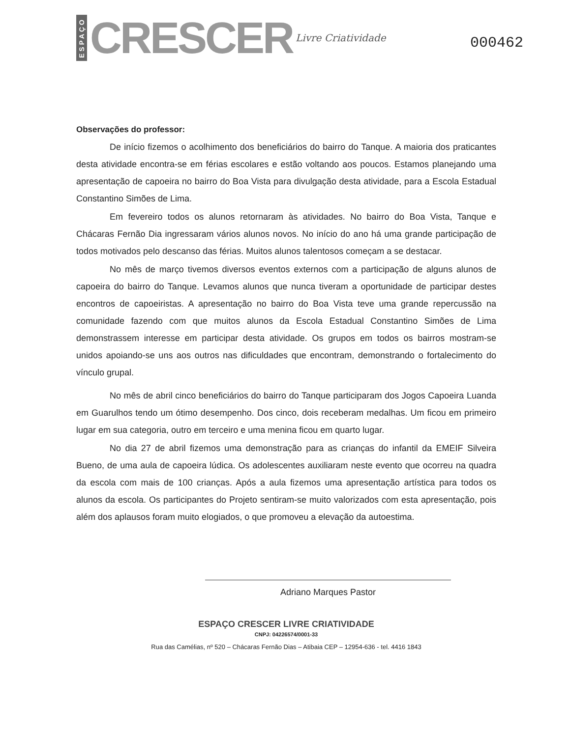ESPAÇO CRESCER Livre Criatividade
000462
Observações do professor:
De início fizemos o acolhimento dos beneficiários do bairro do Tanque. A maioria dos praticantes desta atividade encontra-se em férias escolares e estão voltando aos poucos. Estamos planejando uma apresentação de capoeira no bairro do Boa Vista para divulgação desta atividade, para a Escola Estadual Constantino Simões de Lima.
Em fevereiro todos os alunos retornaram às atividades. No bairro do Boa Vista, Tanque e Chácaras Fernão Dia ingressaram vários alunos novos. No início do ano há uma grande participação de todos motivados pelo descanso das férias. Muitos alunos talentosos começam a se destacar.
No mês de março tivemos diversos eventos externos com a participação de alguns alunos de capoeira do bairro do Tanque. Levamos alunos que nunca tiveram a oportunidade de participar destes encontros de capoeiristas. A apresentação no bairro do Boa Vista teve uma grande repercussão na comunidade fazendo com que muitos alunos da Escola Estadual Constantino Simões de Lima demonstrassem interesse em participar desta atividade. Os grupos em todos os bairros mostram-se unidos apoiando-se uns aos outros nas dificuldades que encontram, demonstrando o fortalecimento do vínculo grupal.
No mês de abril cinco beneficiários do bairro do Tanque participaram dos Jogos Capoeira Luanda em Guarulhos tendo um ótimo desempenho. Dos cinco, dois receberam medalhas. Um ficou em primeiro lugar em sua categoria, outro em terceiro e uma menina ficou em quarto lugar.
No dia 27 de abril fizemos uma demonstração para as crianças do infantil da EMEIF Silveira Bueno, de uma aula de capoeira lúdica. Os adolescentes auxiliaram neste evento que ocorreu na quadra da escola com mais de 100 crianças. Após a aula fizemos uma apresentação artística para todos os alunos da escola. Os participantes do Projeto sentiram-se muito valorizados com esta apresentação, pois além dos aplausos foram muito elogiados, o que promoveu a elevação da autoestima.
Adriano Marques Pastor
ESPAÇO CRESCER LIVRE CRIATIVIDADE
CNPJ: 04226574/0001-33
Rua das Camélias, nº 520 – Chácaras Fernão Dias – Atibaia CEP – 12954-636 - tel. 4416 1843